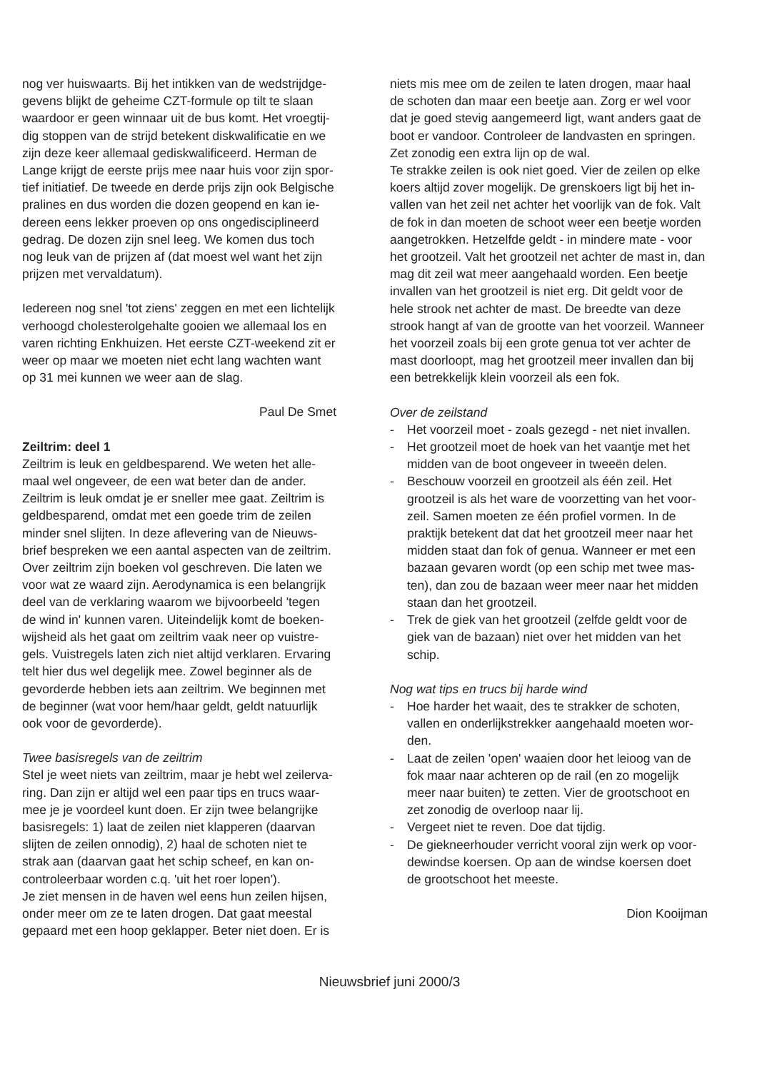nog ver huiswaarts. Bij het intikken van de wedstrijdge-gevens blijkt de geheime CZT-formule op tilt te slaan waardoor er geen winnaar uit de bus komt. Het vroegtij-dig stoppen van de strijd betekent diskwalificatie en we zijn deze keer allemaal gediskwalificeerd. Herman de Lange krijgt de eerste prijs mee naar huis voor zijn spor-tief initiatief. De tweede en derde prijs zijn ook Belgische pralines en dus worden die dozen geopend en kan ie-dereen eens lekker proeven op ons ongedisciplineerd gedrag. De dozen zijn snel leeg. We komen dus toch nog leuk van de prijzen af (dat moest wel want het zijn prijzen met vervaldatum).
Iedereen nog snel 'tot ziens' zeggen en met een lichtelijk verhoogd cholesterolgehalte gooien we allemaal los en varen richting Enkhuizen. Het eerste CZT-weekend zit er weer op maar we moeten niet echt lang wachten want op 31 mei kunnen we weer aan de slag.
Paul De Smet
Zeiltrim: deel 1
Zeiltrim is leuk en geldbesparend. We weten het alle-maal wel ongeveer, de een wat beter dan de ander. Zeiltrim is leuk omdat je er sneller mee gaat. Zeiltrim is geldbesparend, omdat met een goede trim de zeilen minder snel slijten. In deze aflevering van de Nieuws-brief bespreken we een aantal aspecten van de zeiltrim. Over zeiltrim zijn boeken vol geschreven. Die laten we voor wat ze waard zijn. Aerodynamica is een belangrijk deel van de verklaring waarom we bijvoorbeeld 'tegen de wind in' kunnen varen. Uiteindelijk komt de boeken-wijsheid als het gaat om zeiltrim vaak neer op vuistre-gels. Vuistregels laten zich niet altijd verklaren. Ervaring telt hier dus wel degelijk mee. Zowel beginner als de gevorderde hebben iets aan zeiltrim. We beginnen met de beginner (wat voor hem/haar geldt, geldt natuurlijk ook voor de gevorderde).
Twee basisregels van de zeiltrim
Stel je weet niets van zeiltrim, maar je hebt wel zeilerva-ring. Dan zijn er altijd wel een paar tips en trucs waar-mee je je voordeel kunt doen. Er zijn twee belangrijke basisregels: 1) laat de zeilen niet klapperen (daarvan slijten de zeilen onnodig), 2) haal de schoten niet te strak aan (daarvan gaat het schip scheef, en kan on-controleerbaar worden c.q. 'uit het roer lopen').
Je ziet mensen in de haven wel eens hun zeilen hijsen, onder meer om ze te laten drogen. Dat gaat meestal gepaard met een hoop geklapper. Beter niet doen. Er is
niets mis mee om de zeilen te laten drogen, maar haal de schoten dan maar een beetje aan. Zorg er wel voor dat je goed stevig aangemeerd ligt, want anders gaat de boot er vandoor. Controleer de landvasten en springen. Zet zonodig een extra lijn op de wal.
Te strakke zeilen is ook niet goed. Vier de zeilen op elke koers altijd zover mogelijk. De grenskoers ligt bij het in-vallen van het zeil net achter het voorlijk van de fok. Valt de fok in dan moeten de schoot weer een beetje worden aangetrokken. Hetzelfde geldt - in mindere mate - voor het grootzeil. Valt het grootzeil net achter de mast in, dan mag dit zeil wat meer aangehaald worden. Een beetje invallen van het grootzeil is niet erg. Dit geldt voor de hele strook net achter de mast. De breedte van deze strook hangt af van de grootte van het voorzeil. Wanneer het voorzeil zoals bij een grote genua tot ver achter de mast doorloopt, mag het grootzeil meer invallen dan bij een betrekkelijk klein voorzeil als een fok.
Over de zeilstand
- Het voorzeil moet - zoals gezegd - net niet invallen.
- Het grootzeil moet de hoek van het vaantje met het midden van de boot ongeveer in tweeën delen.
- Beschouw voorzeil en grootzeil als één zeil. Het grootzeil is als het ware de voorzetting van het voor-zeil. Samen moeten ze één profiel vormen. In de praktijk betekent dat dat het grootzeil meer naar het midden staat dan fok of genua. Wanneer er met een bazaan gevaren wordt (op een schip met twee mas-ten), dan zou de bazaan weer meer naar het midden staan dan het grootzeil.
- Trek de giek van het grootzeil (zelfde geldt voor de giek van de bazaan) niet over het midden van het schip.
Nog wat tips en trucs bij harde wind
- Hoe harder het waait, des te strakker de schoten, vallen en onderlijkstrekker aangehaald moeten wor-den.
- Laat de zeilen 'open' waaien door het leioog van de fok maar naar achteren op de rail (en zo mogelijk meer naar buiten) te zetten. Vier de grootschoot en zet zonodig de overloop naar lij.
- Vergeet niet te reven. Doe dat tijdig.
- De giekneerhouder verricht vooral zijn werk op voor-dewindse koersen. Op aan de windse koersen doet de grootschoot het meeste.
Dion Kooijman
Nieuwsbrief juni 2000/3